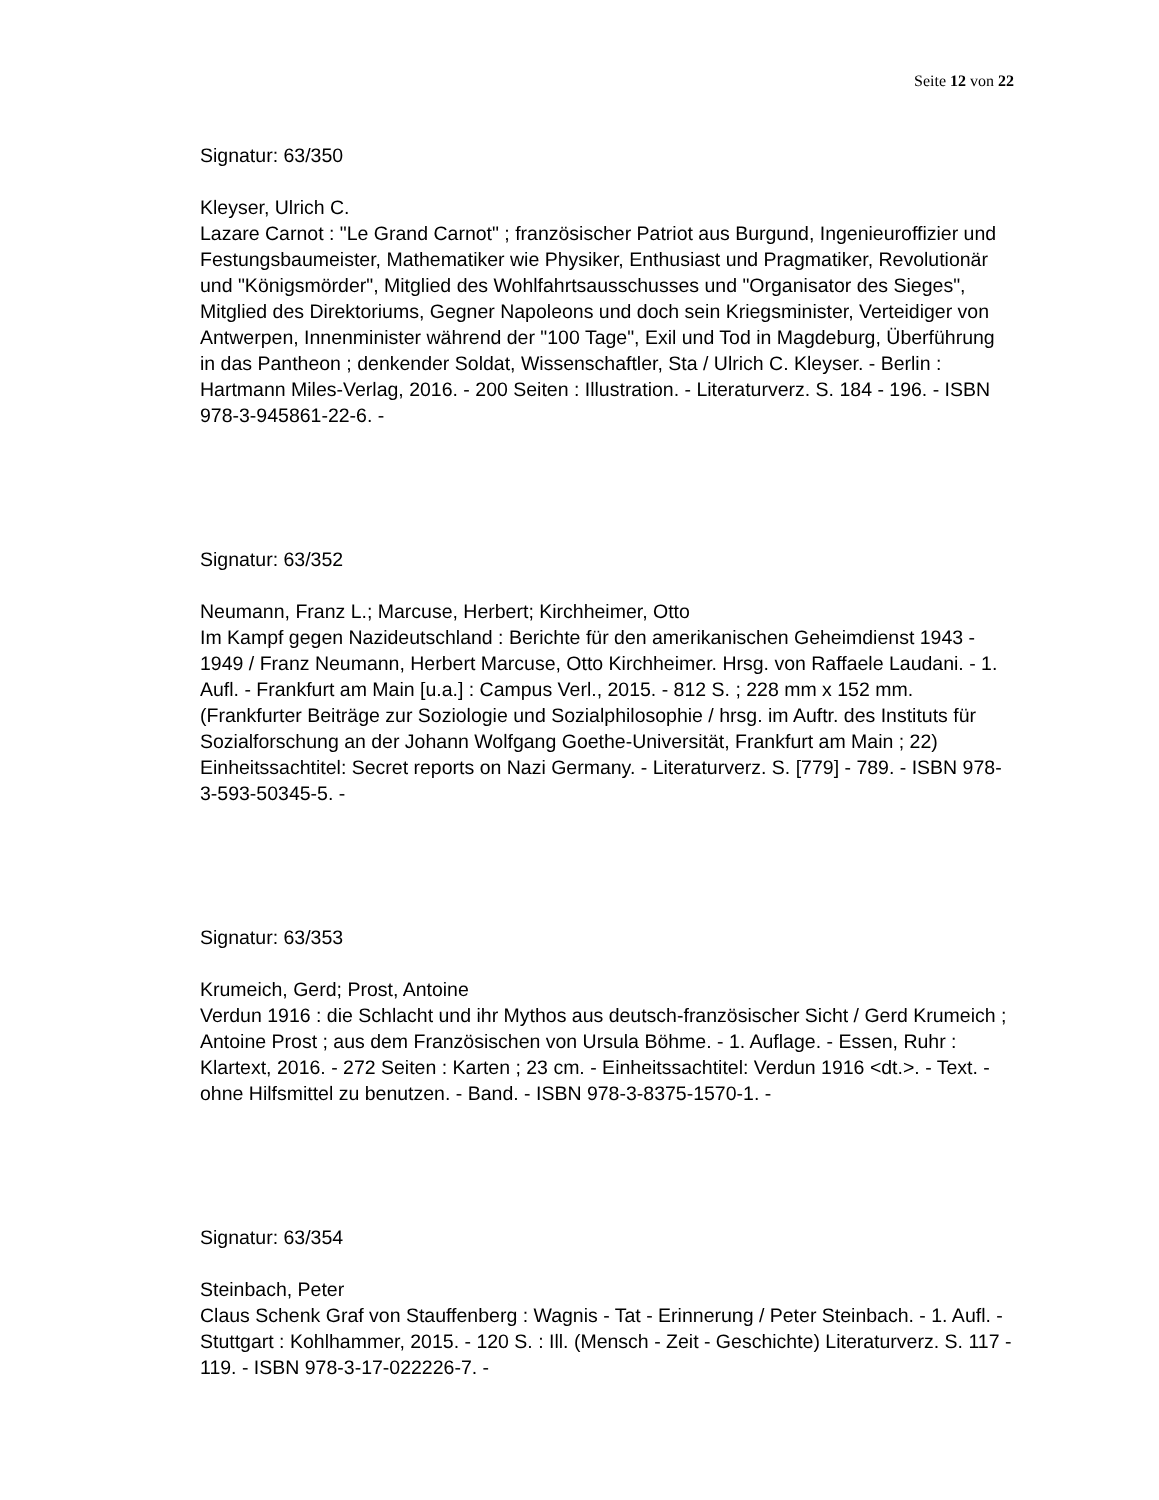Seite 12 von 22
Signatur: 63/350
Kleyser, Ulrich C.
Lazare Carnot : "Le Grand Carnot" ; französischer Patriot aus Burgund, Ingenieuroffizier und Festungsbaumeister, Mathematiker wie Physiker, Enthusiast und Pragmatiker, Revolutionär und "Königsmörder", Mitglied des Wohlfahrtsausschusses und "Organisator des Sieges", Mitglied des Direktoriums, Gegner Napoleons und doch sein Kriegsminister, Verteidiger von Antwerpen, Innenminister während der "100 Tage", Exil und Tod in Magdeburg, Überführung in das Pantheon ; denkender Soldat, Wissenschaftler, Sta / Ulrich C. Kleyser. - Berlin : Hartmann Miles-Verlag, 2016. - 200 Seiten : Illustration. - Literaturverz. S. 184 - 196. - ISBN 978-3-945861-22-6. -
Signatur: 63/352
Neumann, Franz L.; Marcuse, Herbert; Kirchheimer, Otto
Im Kampf gegen Nazideutschland : Berichte für den amerikanischen Geheimdienst 1943 - 1949 / Franz Neumann, Herbert Marcuse, Otto Kirchheimer. Hrsg. von Raffaele Laudani. - 1. Aufl. - Frankfurt am Main [u.a.] : Campus Verl., 2015. - 812 S. ; 228 mm x 152 mm. (Frankfurter Beiträge zur Soziologie und Sozialphilosophie / hrsg. im Auftr. des Instituts für Sozialforschung an der Johann Wolfgang Goethe-Universität, Frankfurt am Main ; 22) Einheitssachtitel: Secret reports on Nazi Germany. - Literaturverz. S. [779] - 789. - ISBN 978-3-593-50345-5. -
Signatur: 63/353
Krumeich, Gerd; Prost, Antoine
Verdun 1916 : die Schlacht und ihr Mythos aus deutsch-französischer Sicht / Gerd Krumeich ; Antoine Prost ; aus dem Französischen von Ursula Böhme. - 1. Auflage. - Essen, Ruhr : Klartext, 2016. - 272 Seiten : Karten ; 23 cm. - Einheitssachtitel: Verdun 1916 <dt.>. - Text. - ohne Hilfsmittel zu benutzen. - Band. - ISBN 978-3-8375-1570-1. -
Signatur: 63/354
Steinbach, Peter
Claus Schenk Graf von Stauffenberg : Wagnis - Tat - Erinnerung / Peter Steinbach. - 1. Aufl. - Stuttgart : Kohlhammer, 2015. - 120 S. : Ill. (Mensch - Zeit - Geschichte) Literaturverz. S. 117 - 119. - ISBN 978-3-17-022226-7. -